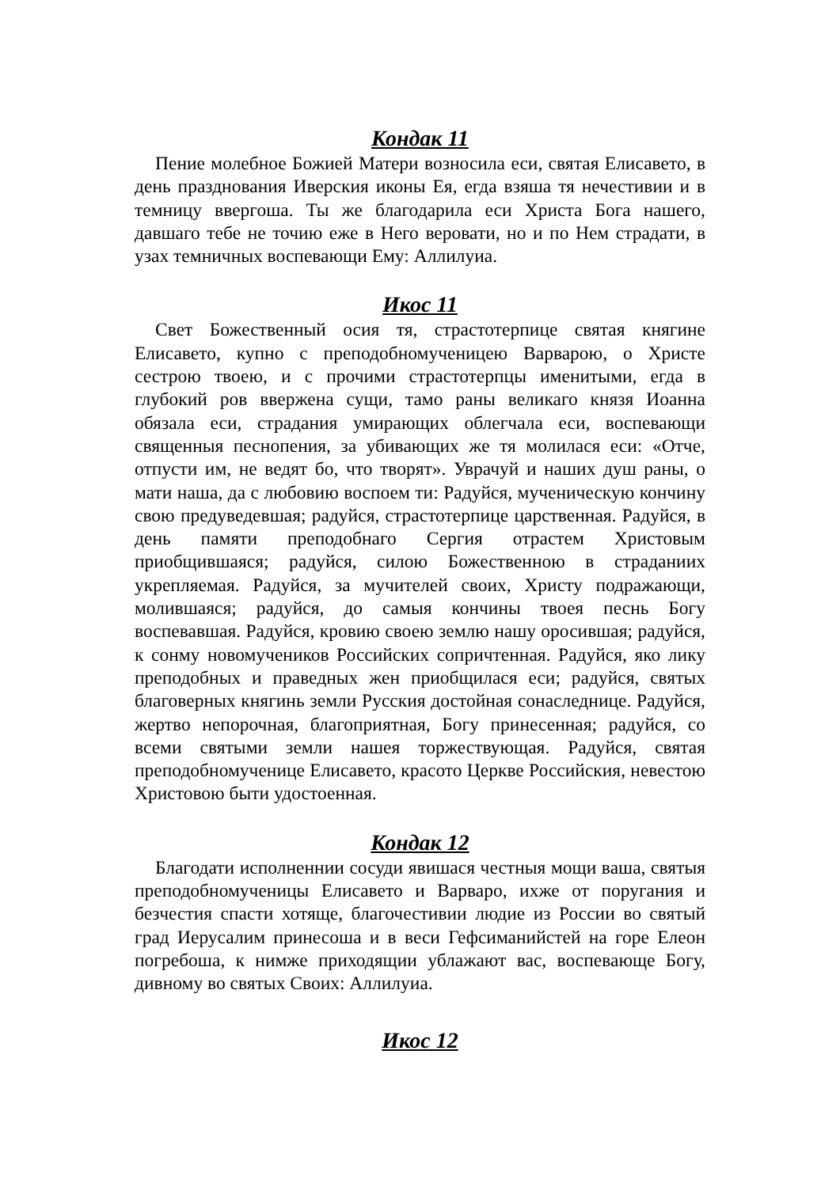Кондак 11
Пение молебное Божией Матери возносила еси, святая Елисавето, в день празднования Иверския иконы Ея, егда взяша тя нечестивии и в темницу ввергоша. Ты же благодарила еси Христа Бога нашего, давшаго тебе не точию еже в Него веровати, но и по Нем страдати, в узах темничных воспевающи Ему: Аллилуиа.
Икос 11
Свет Божественный осия тя, страстотерпице святая княгине Елисавето, купно с преподобномученицею Варварою, о Христе сестрою твоею, и с прочими страстотерпцы именитыми, егда в глубокий ров ввержена сущи, тамо раны великаго князя Иоанна обязала еси, страдания умирающих облегчала еси, воспевающи священныя песнопения, за убивающих же тя молилася еси: «Отче, отпусти им, не ведят бо, что творят». Уврачуй и наших душ раны, о мати наша, да с любовию воспоем ти: Радуйся, мученическую кончину свою предуведевшая; радуйся, страстотерпице царственная. Радуйся, в день памяти преподобнаго Сергия отрастем Христовым приобщившаяся; радуйся, силою Божественною в страданиих укрепляемая. Радуйся, за мучителей своих, Христу подражающи, молившаяся; радуйся, до самыя кончины твоея песнь Богу воспевавшая. Радуйся, кровию своею землю нашу оросившая; радуйся, к сонму новомучеников Российских сопричтенная. Радуйся, яко лику преподобных и праведных жен приобщилася еси; радуйся, святых благоверных княгинь земли Русския достойная сонаследнице. Радуйся, жертво непорочная, благоприятная, Богу принесенная; радуйся, со всеми святыми земли нашея торжествующая. Радуйся, святая преподобномученице Елисавето, красото Церкве Российския, невестою Христовою быти удостоенная.
Кондак 12
Благодати исполненнии сосуди явишася честныя мощи ваша, святыя преподобномученицы Елисавето и Варваро, ихже от поругания и безчестия спасти хотяще, благочестивии людие из России во святый град Иерусалим принесоша и в веси Гефсиманийстей на горе Елеон погребоша, к нимже приходящии ублажают вас, воспевающе Богу, дивному во святых Своих: Аллилуиа.
Икос 12